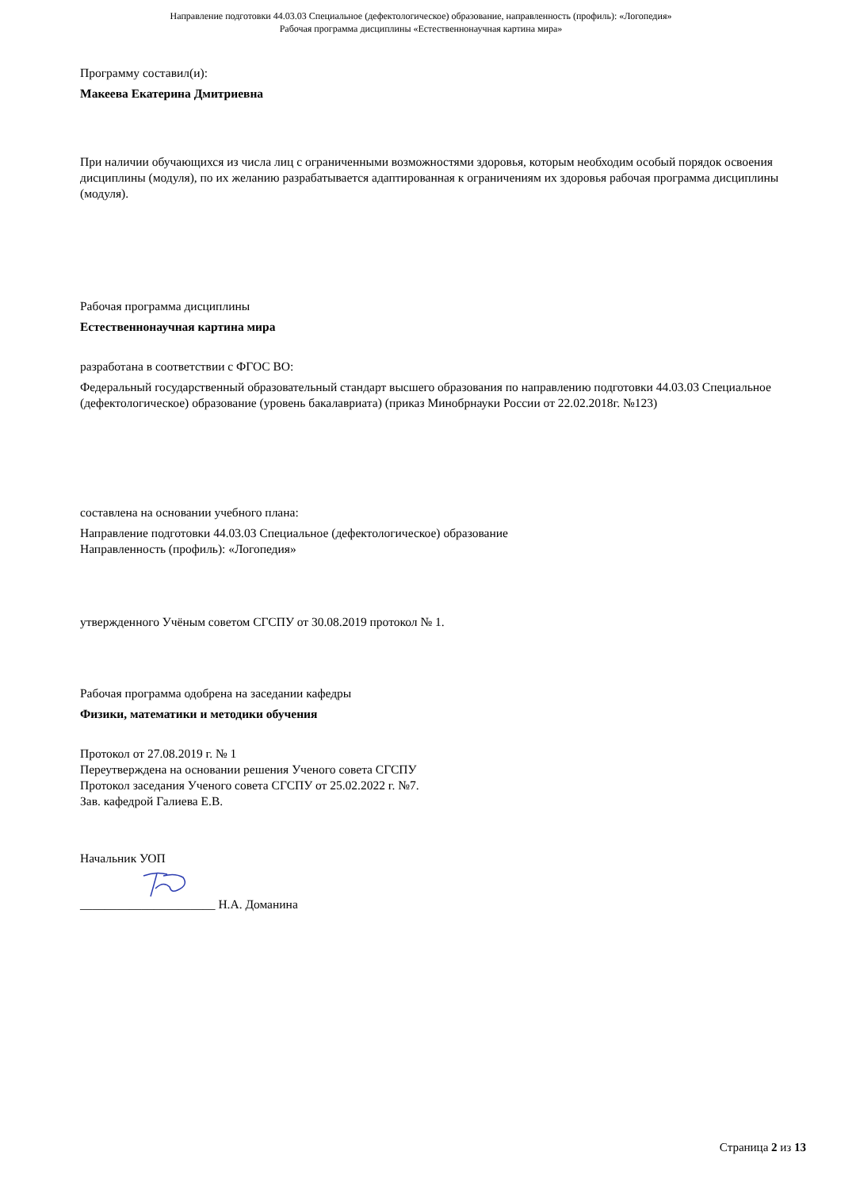Направление подготовки 44.03.03 Специальное (дефектологическое) образование, направленность (профиль): «Логопедия»
Рабочая программа дисциплины «Естественнонаучная картина мира»
Программу составил(и):
Макеева Екатерина Дмитриевна
При наличии обучающихся из числа лиц с ограниченными возможностями здоровья, которым необходим особый порядок освоения дисциплины (модуля), по их желанию разрабатывается адаптированная к ограничениям их здоровья рабочая программа дисциплины (модуля).
Рабочая программа дисциплины
Естественнонаучная картина мира
разработана в соответствии с ФГОС ВО:
Федеральный государственный образовательный стандарт высшего образования по направлению подготовки 44.03.03 Специальное (дефектологическое) образование (уровень бакалавриата) (приказ Минобрнауки России от 22.02.2018г. №123)
составлена на основании учебного плана:
Направление подготовки 44.03.03 Специальное (дефектологическое) образование
Направленность (профиль): «Логопедия»
утвержденного Учёным советом СГСПУ от 30.08.2019 протокол № 1.
Рабочая программа одобрена на заседании кафедры
Физики, математики и методики обучения
Протокол от 27.08.2019 г. № 1
Переутверждена на основании решения Ученого совета СГСПУ
Протокол заседания Ученого совета СГСПУ от 25.02.2022 г. №7.
Зав. кафедрой Галиева Е.В.
Начальник УОП
______________________ Н.А. Доманина
Страница 2 из 13